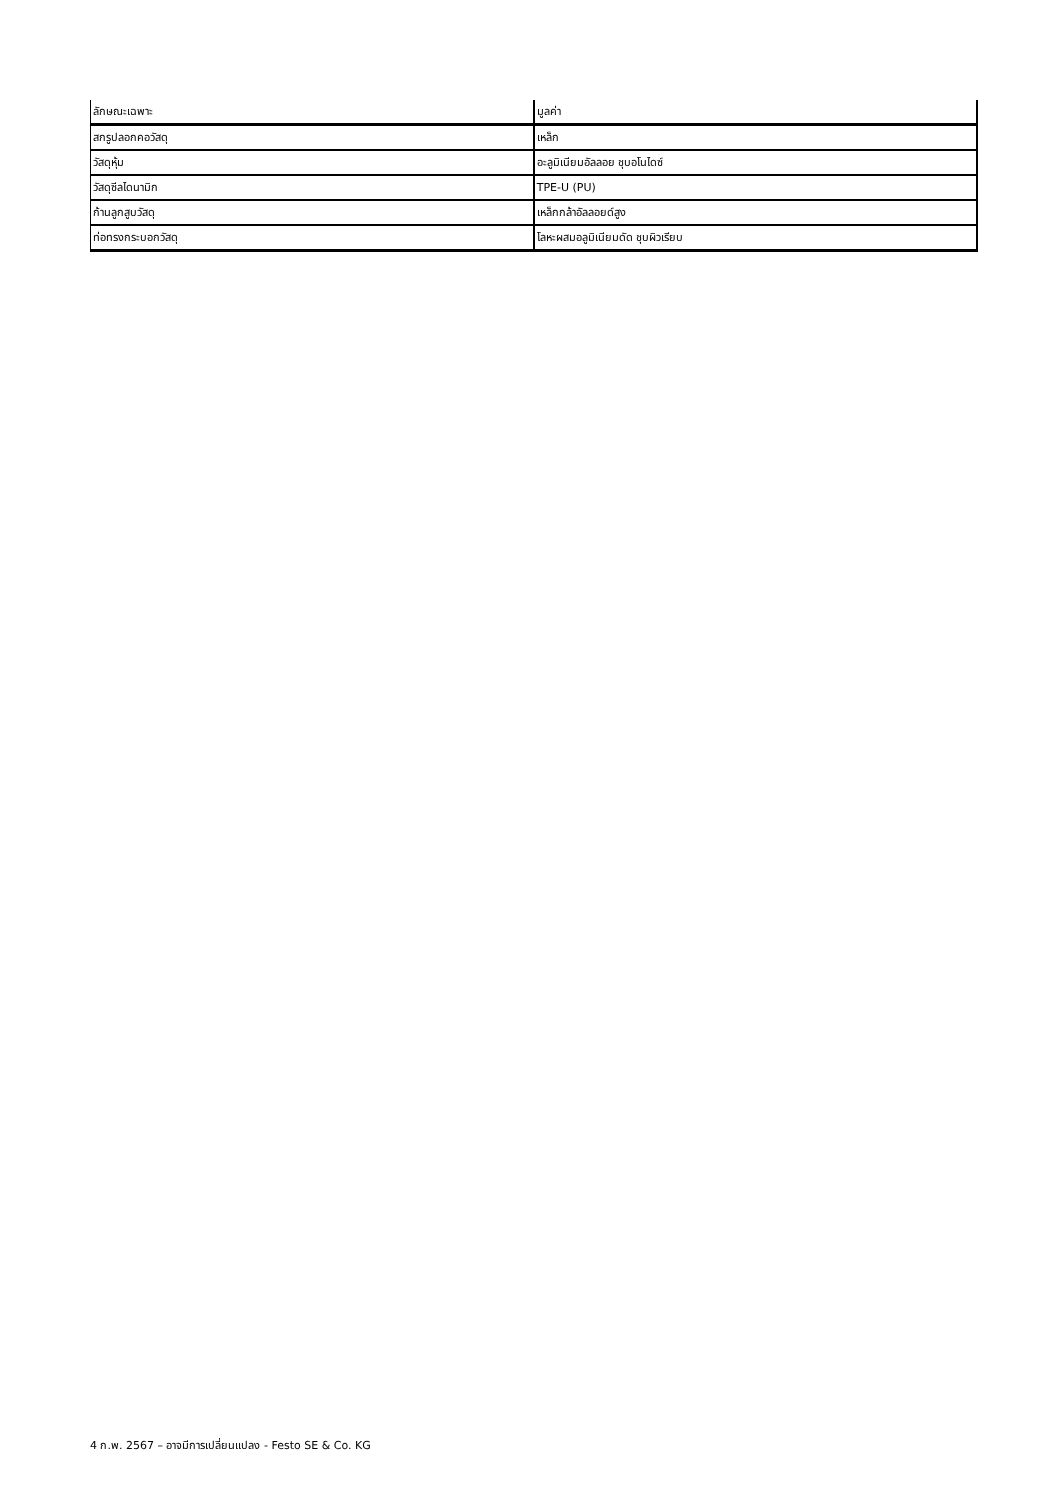| ลักษณะเฉพาะ | มูลค่า |
| --- | --- |
| สกรูปลอกคอวัสดุ | เหล็ก |
| วัสดุหุ้ม | อะลูมิเนียมอัลลอย ชุบอโนไดซ์ |
| วัสดุซีลไดนามิก | TPE-U (PU) |
| ก้านลูกสูบวัสดุ | เหล็กกล้าอัลลอยด์สูง |
| ท่อทรงกระบอกวัสดุ | โลหะผสมอลูมิเนียมดัด ชุบผิวเรียบ |
4 ก.พ. 2567 – อาจมีการเปลี่ยนแปลง - Festo SE & Co. KG